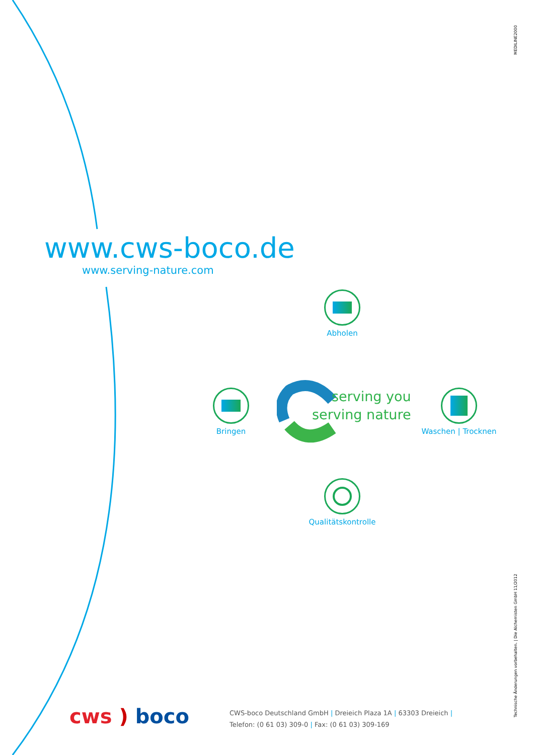MEDILINE2000
www.cws-boco.de
www.serving-nature.com
Abholen
Bringen
serving you
serving nature
Waschen | Trocknen
Qualitätskontrolle
cws ) boco
CWS-boco Deutschland GmbH | Dreieich Plaza 1A | 63303 Dreieich |
Telefon: (0 61 03) 309-0 | Fax: (0 61 03) 309-169
Technische Änderungen vorbehalten. | Die Alchemisten GmbH 11/2012